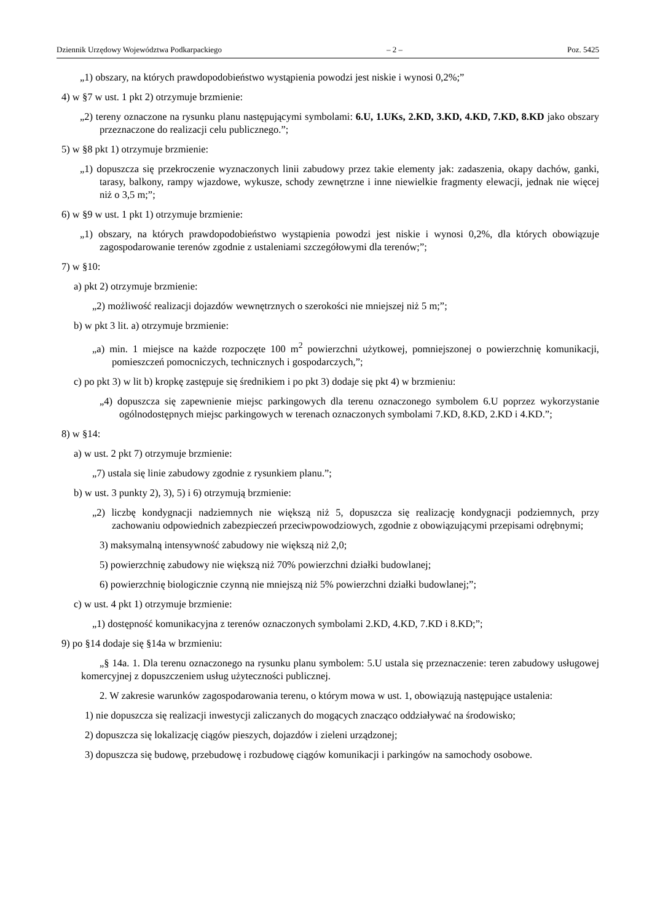Dziennik Urzędowy Województwa Podkarpackiego – 2 – Poz. 5425
„1) obszary, na których prawdopodobieństwo wystąpienia powodzi jest niskie i wynosi 0,2%;”
4) w §7 w ust. 1 pkt 2) otrzymuje brzmienie:
„2) tereny oznaczone na rysunku planu następującymi symbolami: 6.U, 1.UKs, 2.KD, 3.KD, 4.KD, 7.KD, 8.KD jako obszary przeznaczone do realizacji celu publicznego.”;
5) w §8 pkt 1) otrzymuje brzmienie:
„1) dopuszcza się przekroczenie wyznaczonych linii zabudowy przez takie elementy jak: zadaszenia, okapy dachów, ganki, tarasy, balkony, rampy wjazdowe, wykusze, schody zewnętrzne i inne niewielkie fragmenty elewacji, jednak nie więcej niż o 3,5 m;”;
6) w §9 w ust. 1 pkt 1) otrzymuje brzmienie:
„1) obszary, na których prawdopodobieństwo wystąpienia powodzi jest niskie i wynosi 0,2%, dla których obowiązuje zagospodarowanie terenów zgodnie z ustaleniami szczegółowymi dla terenów;”;
7) w §10:
a) pkt 2) otrzymuje brzmienie:
„2) możliwość realizacji dojazdów wewnętrznych o szerokości nie mniejszej niż 5 m;”;
b) w pkt 3 lit. a) otrzymuje brzmienie:
„a) min. 1 miejsce na każde rozpoczęte 100 m<sup>2</sup> powierzchni użytkowej, pomniejszonej o powierzchnię komunikacji, pomieszczeń pomocniczych, technicznych i gospodarczych,”;
c) po pkt 3) w lit b) kropkę zastępuje się średnikiem i po pkt 3) dodaje się pkt 4) w brzmieniu:
„4) dopuszcza się zapewnienie miejsc parkingowych dla terenu oznaczonego symbolem 6.U poprzez wykorzystanie ogólnodostępnych miejsc parkingowych w terenach oznaczonych symbolami 7.KD, 8.KD, 2.KD i 4.KD.”;
8) w §14:
a) w ust. 2 pkt 7) otrzymuje brzmienie:
„7) ustala się linie zabudowy zgodnie z rysunkiem planu.”;
b) w ust. 3 punkty 2), 3), 5) i 6) otrzymują brzmienie:
„2) liczbę kondygnacji nadziemnych nie większą niż 5, dopuszcza się realizację kondygnacji podziemnych, przy zachowaniu odpowiednich zabezpieczeń przeciwpowodziowych, zgodnie z obowiązującymi przepisami odrębnymi;
3) maksymalną intensywność zabudowy nie większą niż 2,0;
5) powierzchnię zabudowy nie większą niż 70% powierzchni działki budowlanej;
6) powierzchnię biologicznie czynną nie mniejszą niż 5% powierzchni działki budowlanej;”;
c) w ust. 4 pkt 1) otrzymuje brzmienie:
„1) dostępność komunikacyjna z terenów oznaczonych symbolami 2.KD, 4.KD, 7.KD i 8.KD;”;
9) po §14 dodaje się §14a w brzmieniu:
„§ 14a. 1. Dla terenu oznaczonego na rysunku planu symbolem: 5.U ustala się przeznaczenie: teren zabudowy usługowej komercyjnej z dopuszczeniem usług użyteczności publicznej.
2. W zakresie warunków zagospodarowania terenu, o którym mowa w ust. 1, obowiązują następujące ustalenia:
1) nie dopuszcza się realizacji inwestycji zaliczanych do mogących znacząco oddziaływać na środowisko;
2) dopuszcza się lokalizację ciągów pieszych, dojazdów i zieleni urządzonej;
3) dopuszcza się budowę, przebudowę i rozbudowę ciągów komunikacji i parkingów na samochody osobowe.